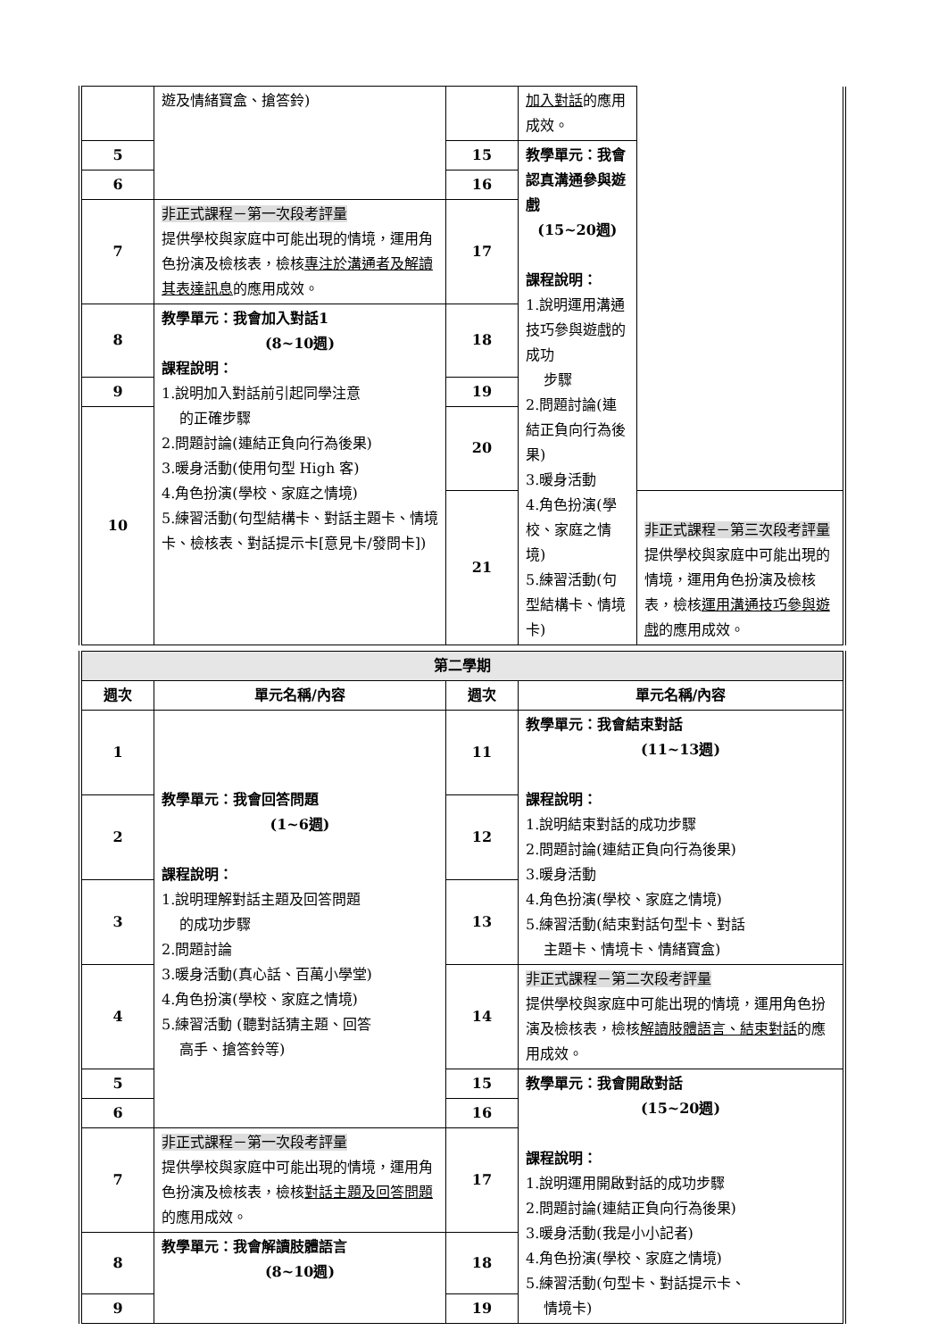| | 遊及情緒寶盒、搶答鈴) | | 加入對話 的應用成效。 | |
| 5 | | 15 | 教學單元：我會認真溝通參與遊戲 (15~20週) 課程說明： 1.說明運用溝通技巧參與遊戲的成功 步驟 2.問題討論(連結正負向行為後果) 3.暖身活動 4.角色扮演(學校、家庭之情境) 5.練習活動(句型結構卡、情境卡) | |
| 6 | | 16 | | |
| 7 | 非正式課程－第一次段考評量 提供學校與家庭中可能出現的情境，運用角色扮演及檢核表，檢核 專注於溝通者及解讀其表達訊息 的應用成效。 | 17 | | |
| 8 | 教學單元：我會加入對話1 (8~10週) 課程說明： 1.說明加入對話前引起同學注意 的正確步驟 2.問題討論(連結正負向行為後果) 3.暖身活動(使用句型 High 客) 4.角色扮演(學校、家庭之情境) 5.練習活動(句型結構卡、對話主題卡、情境卡、檢核表、對話提示卡[意見卡/發問卡]) | 18 | | |
| 9 | | 19 | | |
| 10 | | 20 | | |
| | | 21 | | 非正式課程－第三次段考評量 提供學校與家庭中可能出現的情境，運用角色扮演及檢核表，檢核 運用溝通技巧參與遊戲 的應用成效。 |
| 第二學期 | | | |
| 週次 | 單元名稱/內容 | 週次 | 單元名稱/內容 |
| 1 | 教學單元：我會回答問題 (1~6週) 課程說明： 1.說明理解對話主題及回答問題 的成功步驟 2.問題討論 3.暖身活動(真心話、百萬小學堂) 4.角色扮演(學校、家庭之情境) 5.練習活動 (聽對話猜主題、回答 高手、搶答鈴等) | 11 | 教學單元：我會結束對話 (11~13週) 課程說明： 1.說明結束對話的成功步驟 2.問題討論(連結正負向行為後果) 3.暖身活動 4.角色扮演(學校、家庭之情境) 5.練習活動(結束對話句型卡、對話 主題卡、情境卡、情緒寶盒) |
| 2 | | 12 | |
| 3 | | 13 | |
| 4 | | 14 | 非正式課程－第二次段考評量 提供學校與家庭中可能出現的情境，運用角色扮演及檢核表，檢核 解讀肢體語言、結束對話 的應用成效。 |
| 5 | | 15 | 教學單元：我會開啟對話 (15~20週) 課程說明： 1.說明運用開啟對話的成功步驟 2.問題討論(連結正負向行為後果) 3.暖身活動(我是小小記者) 4.角色扮演(學校、家庭之情境) 5.練習活動(句型卡、對話提示卡、 情境卡) |
| 6 | | 16 | |
| 7 | 非正式課程－第一次段考評量 提供學校與家庭中可能出現的情境，運用角色扮演及檢核表，檢核 對話主題及回答問題 的應用成效。 | 17 | |
| 8 | 教學單元：我會解讀肢體語言 (8~10週) | 18 | |
| 9 | | 19 | |